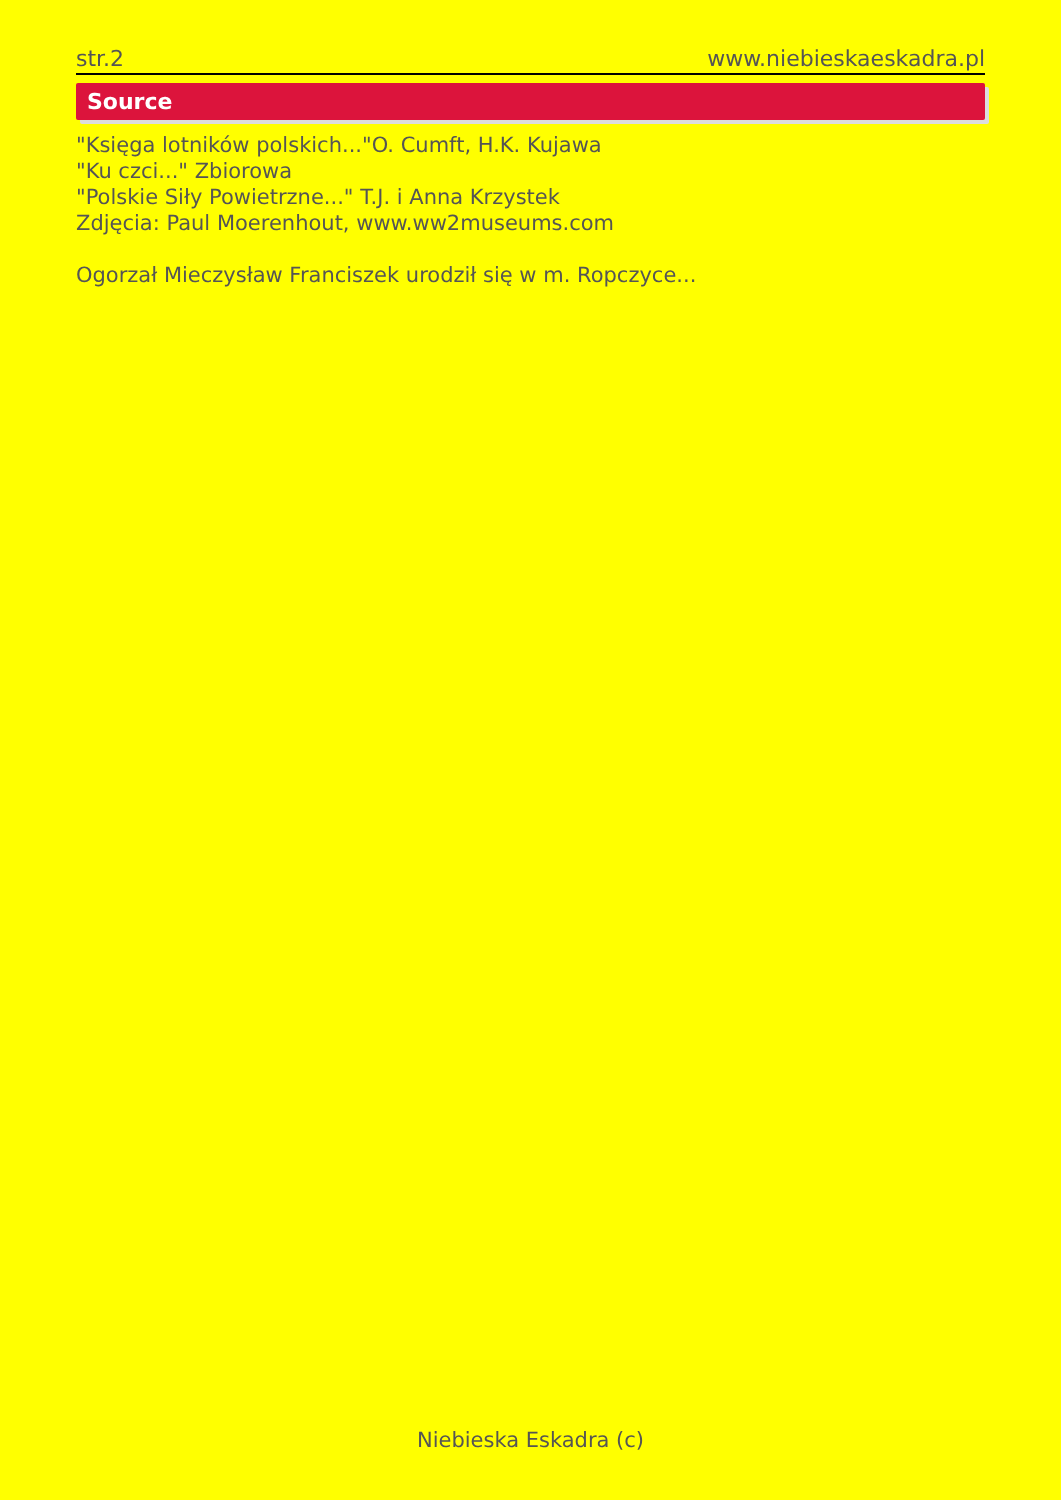str.2 www.niebieskaeskadra.pl
Source
"Księga lotników polskich..."O. Cumft, H.K. Kujawa
"Ku czci..." Zbiorowa
"Polskie Siły Powietrzne..." T.J. i Anna Krzystek
Zdjęcia: Paul Moerenhout, www.ww2museums.com
Ogorzał Mieczysław Franciszek urodził się w m. Ropczyce...
Niebieska Eskadra (c)